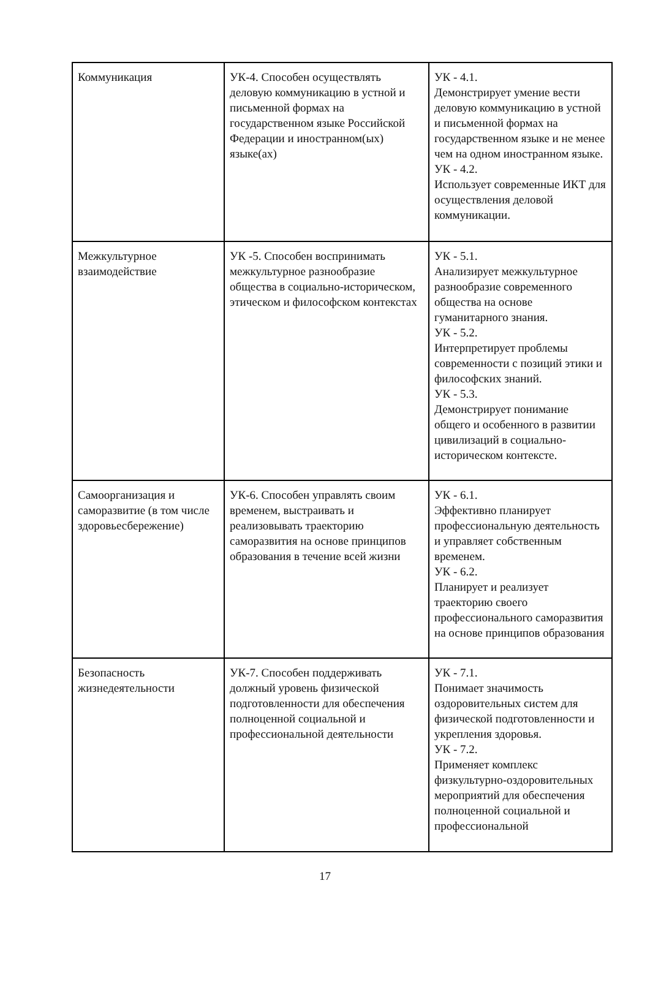| Коммуникация | УК-4. Способен осуществлять деловую коммуникацию в устной и письменной формах на государственном языке Российской Федерации и иностранном(ых) языке(ах) | УК - 4.1. Демонстрирует умение вести деловую коммуникацию в устной и письменной формах на государственном языке и не менее чем на одном иностранном языке. УК - 4.2. Использует современные ИКТ для осуществления деловой коммуникации. |
| Межкультурное взаимодействие | УК -5. Способен воспринимать межкультурное разнообразие общества в социально-историческом, этическом и философском контекстах | УК - 5.1. Анализирует межкультурное разнообразие современного общества на основе гуманитарного знания. УК - 5.2. Интерпретирует проблемы современности с позиций этики и философских знаний. УК - 5.3. Демонстрирует понимание общего и особенного в развитии цивилизаций в социально-историческом контексте. |
| Самоорганизация и саморазвитие (в том числе здоровьесбережение) | УК-6. Способен управлять своим временем, выстраивать и реализовывать траекторию саморазвития на основе принципов образования в течение всей жизни | УК - 6.1. Эффективно планирует профессиональную деятельность и управляет собственным временем. УК - 6.2. Планирует и реализует траекторию своего профессионального саморазвития на основе принципов образования |
| Безопасность жизнедеятельности | УК-7. Способен поддерживать должный уровень физической подготовленности для обеспечения полноценной социальной и профессиональной деятельности | УК - 7.1. Понимает значимость оздоровительных систем для физической подготовленности и укрепления здоровья. УК - 7.2. Применяет комплекс физкультурно-оздоровительных мероприятий для обеспечения полноценной социальной и профессиональной |
17